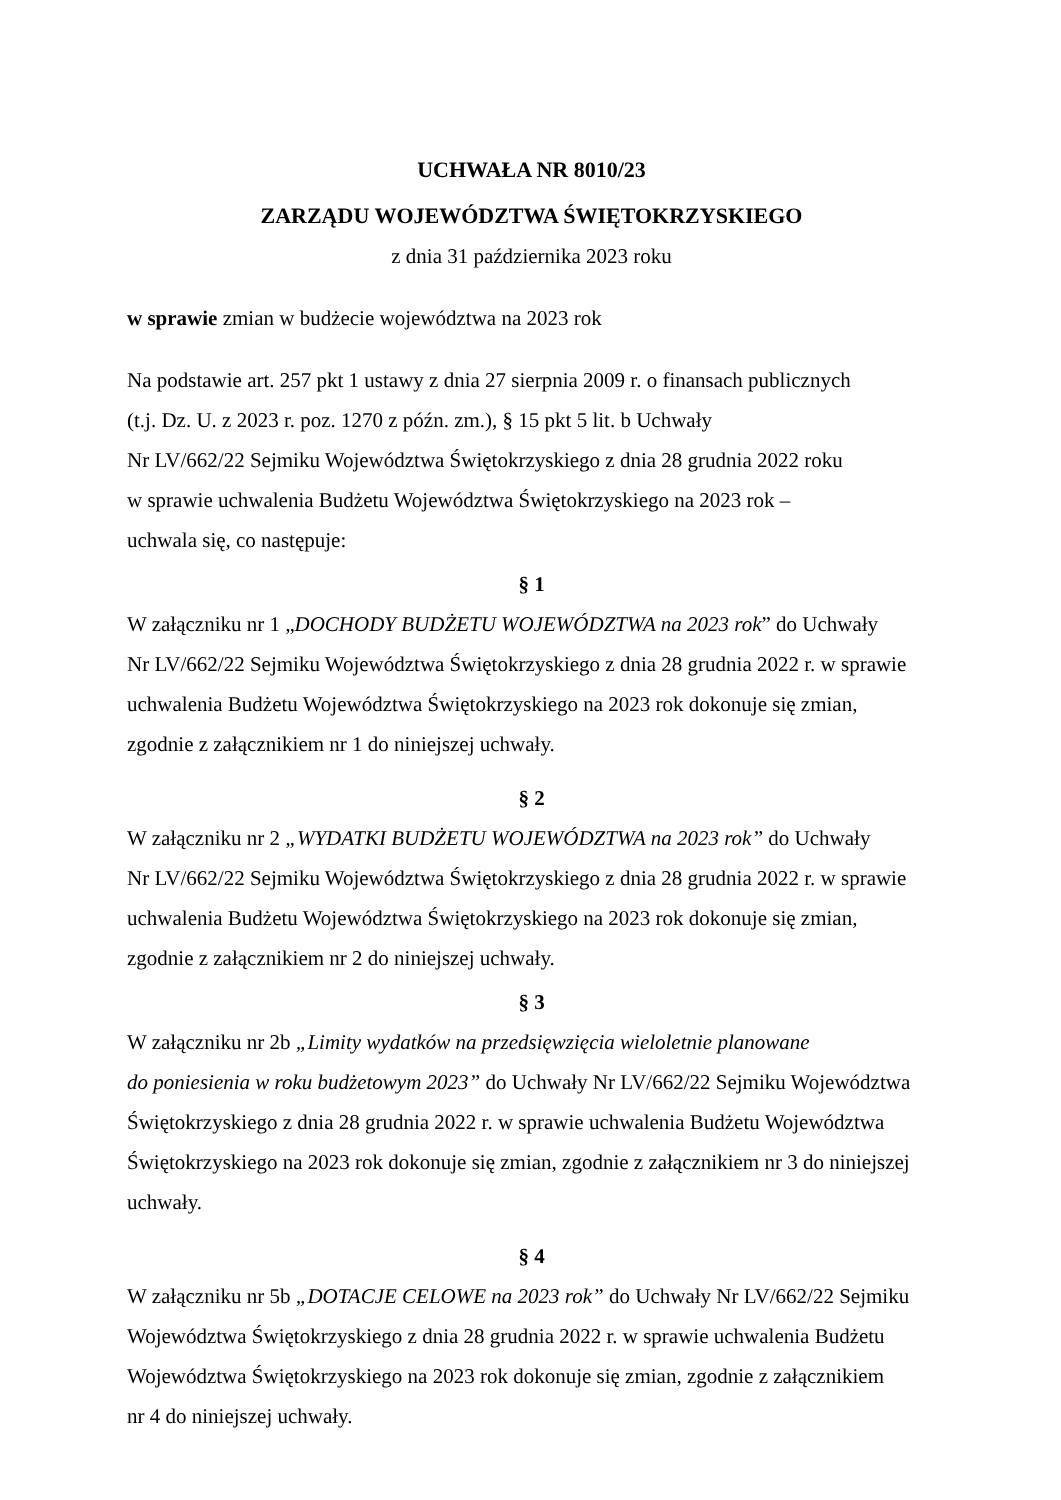UCHWAŁA NR 8010/23
ZARZĄDU WOJEWÓDZTWA ŚWIĘTOKRZYSKIEGO
z dnia 31 października 2023 roku
w sprawie zmian w budżecie województwa na 2023 rok
Na podstawie art. 257 pkt 1 ustawy z dnia 27 sierpnia 2009 r. o finansach publicznych
(t.j. Dz. U. z 2023 r. poz. 1270 z późn. zm.), § 15 pkt 5 lit. b Uchwały
Nr LV/662/22 Sejmiku Województwa Świętokrzyskiego z dnia 28 grudnia 2022 roku
w sprawie uchwalenia Budżetu Województwa Świętokrzyskiego na 2023 rok –
uchwala się, co następuje:
§ 1
W załączniku nr 1 „DOCHODY BUDŻETU WOJEWÓDZTWA na 2023 rok” do Uchwały
Nr LV/662/22 Sejmiku Województwa Świętokrzyskiego z dnia 28 grudnia 2022 r. w sprawie
uchwalenia Budżetu Województwa Świętokrzyskiego na 2023 rok dokonuje się zmian,
zgodnie z załącznikiem nr 1 do niniejszej uchwały.
§ 2
W załączniku nr 2 „WYDATKI BUDŻETU WOJEWÓDZTWA na 2023 rok” do Uchwały
Nr LV/662/22 Sejmiku Województwa Świętokrzyskiego z dnia 28 grudnia 2022 r. w sprawie
uchwalenia Budżetu Województwa Świętokrzyskiego na 2023 rok dokonuje się zmian,
zgodnie z załącznikiem nr 2 do niniejszej uchwały.
§ 3
W załączniku nr 2b „Limity wydatków na przedsięwzięcia wieloletnie planowane
do poniesienia w roku budżetowym 2023” do Uchwały Nr LV/662/22 Sejmiku Województwa
Świętokrzyskiego z dnia 28 grudnia 2022 r. w sprawie uchwalenia Budżetu Województwa
Świętokrzyskiego na 2023 rok dokonuje się zmian, zgodnie z załącznikiem nr 3 do niniejszej
uchwały.
§ 4
W załączniku nr 5b „DOTACJE CELOWE na 2023 rok” do Uchwały Nr LV/662/22 Sejmiku
Województwa Świętokrzyskiego z dnia 28 grudnia 2022 r. w sprawie uchwalenia Budżetu
Województwa Świętokrzyskiego na 2023 rok dokonuje się zmian, zgodnie z załącznikiem
nr 4 do niniejszej uchwały.